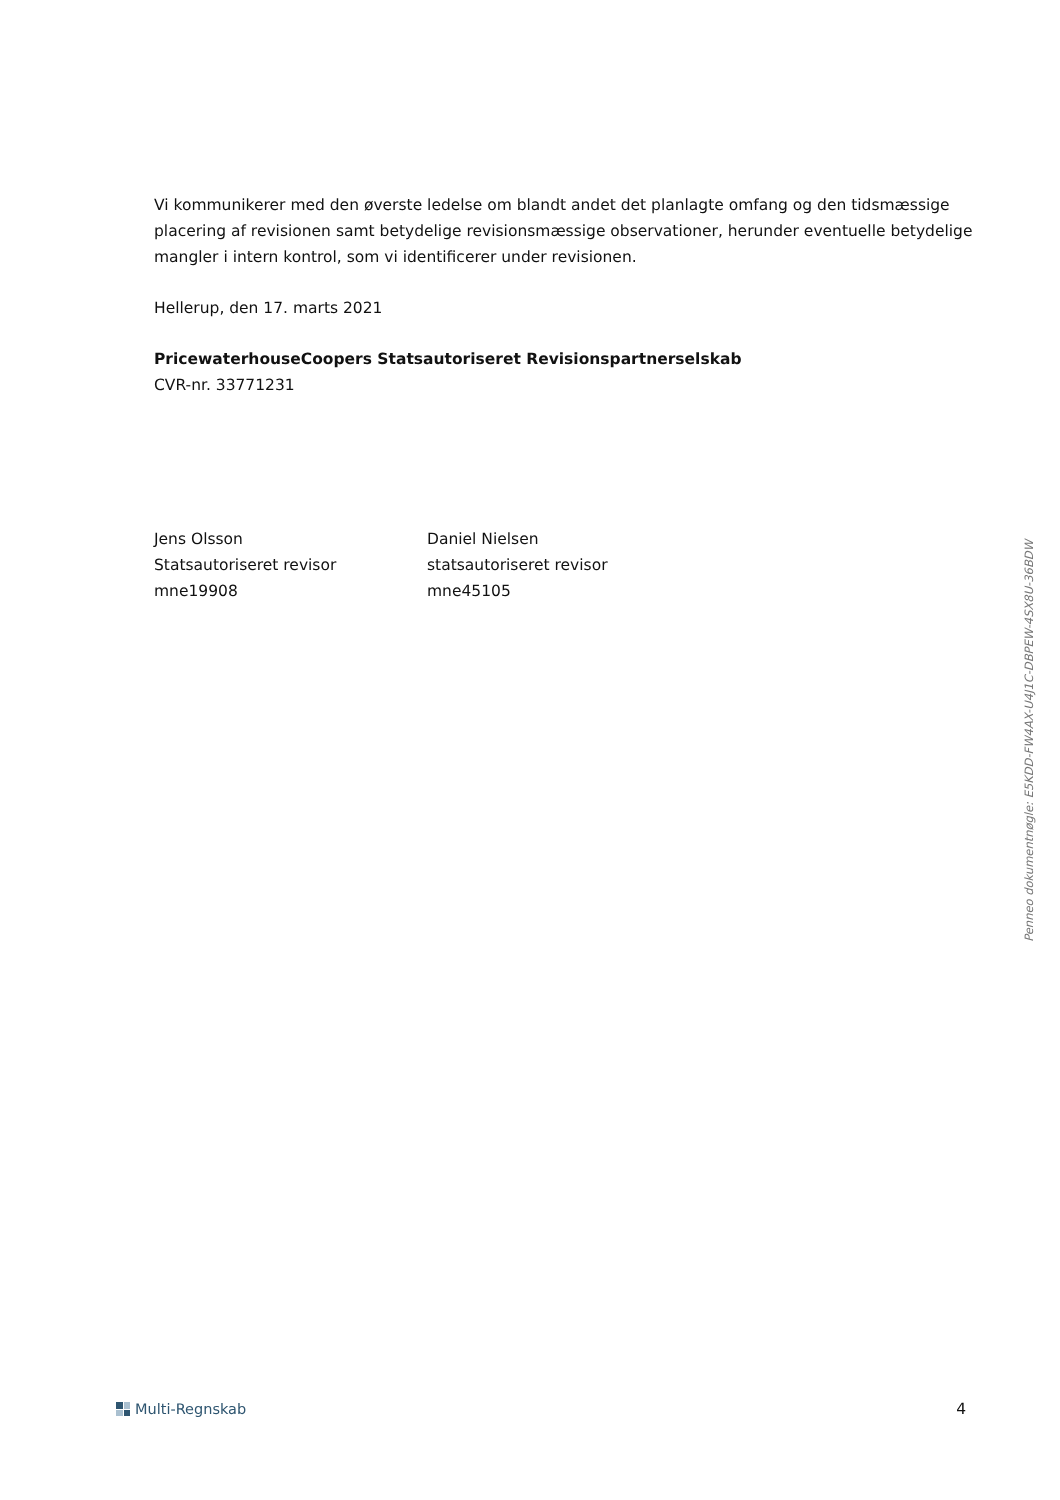Vi kommunikerer med den øverste ledelse om blandt andet det planlagte omfang og den tidsmæssige placering af revisionen samt betydelige revisionsmæssige observationer, herunder eventuelle betydelige mangler i intern kontrol, som vi identificerer under revisionen.
Hellerup, den 17. marts 2021
PricewaterhouseCoopers Statsautoriseret Revisionspartnerselskab
CVR-nr. 33771231
Jens Olsson
Statsautoriseret revisor
mne19908
Daniel Nielsen
statsautoriseret revisor
mne45105
Penneo dokumentnøgle: E5KDD-FW4AX-U4J1C-DBPEW-4SX8U-36BDW
Multi-Regnskab 4